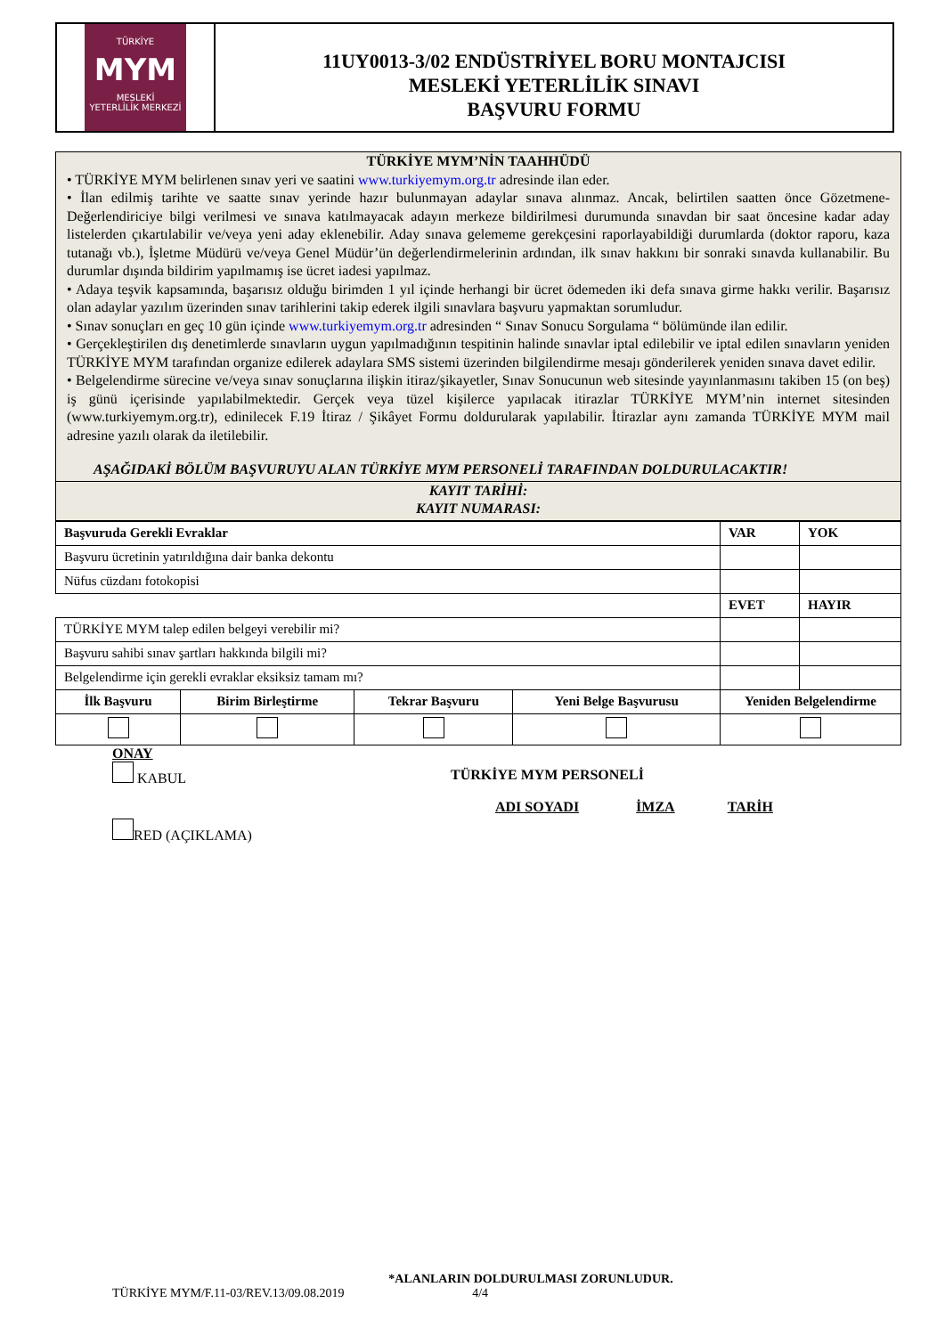TÜRKİYE
MYM
MESLEKİ
YETERLİLİK MERKEZİ
11UY0013-3/02 ENDÜSTRİYEL BORU MONTAJCISI
MESLEKİ YETERLİLİK SINAVI
BAŞVURU FORMU
TÜRKİYE MYM’NİN TAAHHÜDÜ
• TÜRKİYE MYM belirlenen sınav yeri ve saatini www.turkiyemym.org.tr adresinde ilan eder.
• İlan edilmiş tarihte ve saatte sınav yerinde hazır bulunmayan adaylar sınava alınmaz. Ancak, belirtilen saatten önce Gözetmene-Değerlendiriciye bilgi verilmesi ve sınava katılmayacak adayın merkeze bildirilmesi durumunda sınavdan bir saat öncesine kadar aday listelerden çıkartılabilir ve/veya yeni aday eklenebilir. Aday sınava gelememe gerekçesini raporlayabildiği durumlarda (doktor raporu, kaza tutanağı vb.), İşletme Müdürü ve/veya Genel Müdür’ün değerlendirmelerinin ardından, ilk sınav hakkını bir sonraki sınavda kullanabilir. Bu durumlar dışında bildirim yapılmamış ise ücret iadesi yapılmaz.
• Adaya teşvik kapsamında, başarısız olduğu birimden 1 yıl içinde herhangi bir ücret ödemeden iki defa sınava girme hakkı verilir. Başarısız olan adaylar yazılım üzerinden sınav tarihlerini takip ederek ilgili sınavlara başvuru yapmaktan sorumludur.
• Sınav sonuçları en geç 10 gün içinde www.turkiyemym.org.tr adresinden “ Sınav Sonucu Sorgulama “ bölümünde ilan edilir.
• Gerçekleştirilen dış denetimlerde sınavların uygun yapılmadığının tespitinin halinde sınavlar iptal edilebilir ve iptal edilen sınavların yeniden TÜRKİYE MYM tarafından organize edilerek adaylara SMS sistemi üzerinden bilgilendirme mesajı gönderilerek yeniden sınava davet edilir.
• Belgelendirme sürecine ve/veya sınav sonuçlarına ilişkin itiraz/şikayetler, Sınav Sonucunun web sitesinde yayınlanmasını takiben 15 (on beş) iş günü içerisinde yapılabilmektedir. Gerçek veya tüzel kişilerce yapılacak itirazlar TÜRKİYE MYM’nin internet sitesinden (www.turkiyemym.org.tr), edinilecek F.19 İtiraz / Şikâyet Formu doldurularak yapılabilir. İtirazlar aynı zamanda TÜRKİYE MYM mail adresine yazılı olarak da iletilebilir.
AŞAĞIDAKİ BÖLÜM BAŞVURUYU ALAN TÜRKİYE MYM PERSONELİ TARAFINDAN DOLDURULACAKTIR!
KAYIT TARİHİ:
KAYIT NUMARASI:
| Başvuruda Gerekli Evraklar | | | | VAR | YOK |
| --- | --- | --- | --- | --- | --- |
| Başvuru ücretinin yatırıldığına dair banka dekontu | | | | | |
| Nüfus cüzdanı fotokopisi | | | | | |
| | | | | EVET | HAYIR |
| TÜRKİYE MYM talep edilen belgeyi verebilir mi? | | | | | |
| Başvuru sahibi sınav şartları hakkında bilgili mi? | | | | | |
| Belgelendirme için gerekli evraklar eksiksiz tamam mı? | | | | | |
| İlk Başvuru | Birim Birleştirme | Tekrar Başvuru | Yeni Belge Başvurusu | Yeniden Belgelendirme | |
ONAY
KABUL
RED (AÇIKLAMA)
TÜRKİYE MYM PERSONELİ
ADI SOYADI İMZA TARİH
*ALANLARIN DOLDURULMASI ZORUNLUDUR.
TÜRKİYE MYM/F.11-03/REV.13/09.08.2019 4/4